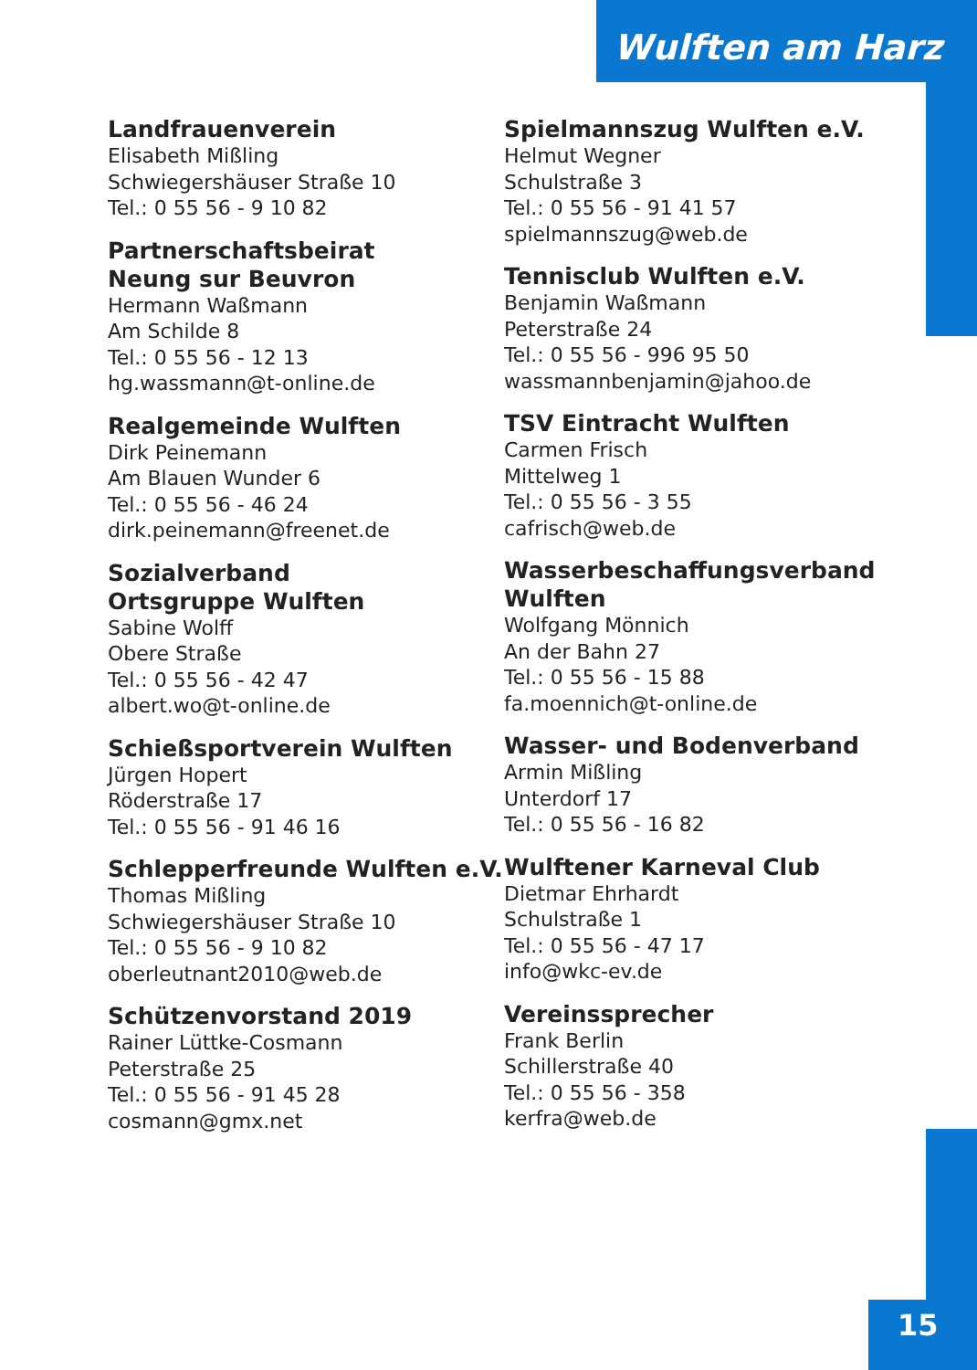Wulften am Harz
Landfrauenverein
Elisabeth Mißling
Schwiegershäuser Straße 10
Tel.: 0 55 56 - 9 10 82
Partnerschaftsbeirat
Neung sur Beuvron
Hermann Waßmann
Am Schilde 8
Tel.: 0 55 56 - 12 13
hg.wassmann@t-online.de
Realgemeinde Wulften
Dirk Peinemann
Am Blauen Wunder 6
Tel.: 0 55 56 - 46 24
dirk.peinemann@freenet.de
Sozialverband
Ortsgruppe Wulften
Sabine Wolff
Obere Straße
Tel.: 0 55 56 - 42 47
albert.wo@t-online.de
Schießsportverein Wulften
Jürgen Hopert
Röderstraße 17
Tel.: 0 55 56 - 91 46 16
Schlepperfreunde Wulften e.V.
Thomas Mißling
Schwiegershäuser Straße 10
Tel.: 0 55 56 - 9 10 82
oberleutnant2010@web.de
Schützenvorstand 2019
Rainer Lüttke-Cosmann
Peterstraße 25
Tel.: 0 55 56 - 91 45 28
cosmann@gmx.net
Spielmannszug Wulften e.V.
Helmut Wegner
Schulstraße 3
Tel.: 0 55 56 - 91 41 57
spielmannszug@web.de
Tennisclub Wulften e.V.
Benjamin Waßmann
Peterstraße 24
Tel.: 0 55 56 - 996 95 50
wassmannbenjamin@jahoo.de
TSV Eintracht Wulften
Carmen Frisch
Mittelweg 1
Tel.: 0 55 56 - 3 55
cafrisch@web.de
Wasserbeschaffungsverband
Wulften
Wolfgang Mönnich
An der Bahn 27
Tel.: 0 55 56 - 15 88
fa.moennich@t-online.de
Wasser- und Bodenverband
Armin Mißling
Unterdorf 17
Tel.: 0 55 56 - 16 82
Wulftener Karneval Club
Dietmar Ehrhardt
Schulstraße 1
Tel.: 0 55 56 - 47 17
info@wkc-ev.de
Vereinssprecher
Frank Berlin
Schillerstraße 40
Tel.: 0 55 56 - 358
kerfra@web.de
15